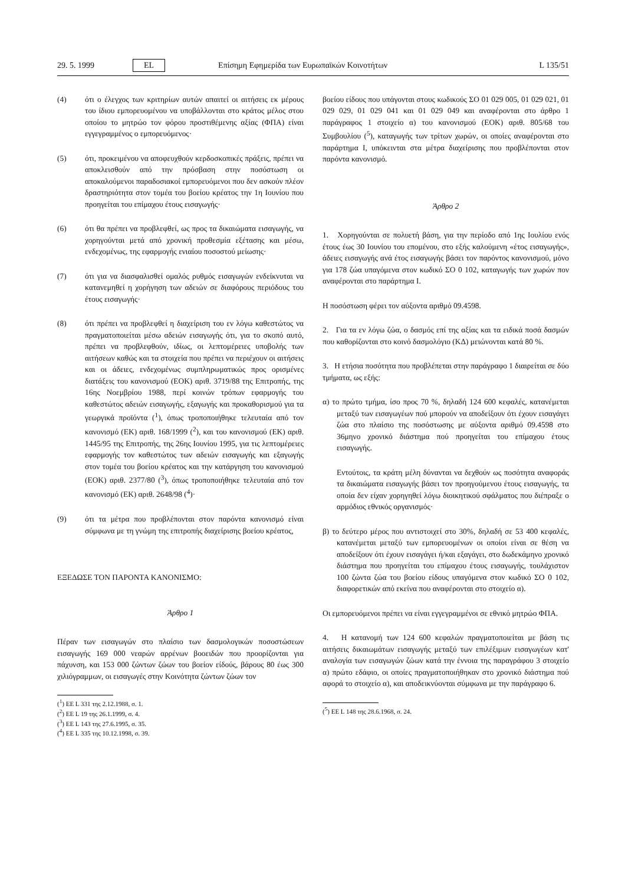29. 5. 1999 EL Επίσημη Εφημερίδα των Ευρωπαϊκών Κοινοτήτων L 135/51
(4) ότι ο έλεγχος των κριτηρίων αυτών απαιτεί οι αιτήσεις εκ μέρους του ίδιου εμπορευομένου να υποβάλλονται στο κράτος μέλος στου οποίου το μητρώο τον φόρου προστιθέμενης αξίας (ΦΠΑ) είναι εγγεγραμμένος ο εμπορευόμενος·
(5) ότι, προκειμένου να αποφευχθούν κερδοσκοπικές πράξεις, πρέπει να αποκλεισθούν από την πρόσβαση στην ποσόστωση οι αποκαλούμενοι παραδοσιακοί εμπορευόμενοι που δεν ασκούν πλέον δραστηριότητα στον τομέα του βοείου κρέατος την 1η Ιουνίου που προηγείται του επίμαχου έτους εισαγωγής·
(6) ότι θα πρέπει να προβλεφθεί, ως προς τα δικαιώματα εισαγωγής, να χορηγούνται μετά από χρονική προθεσμία εξέτασης και μέσω, ενδεχομένως, της εφαρμογής ενιαίου ποσοστού μείωσης·
(7) ότι για να διασφαλισθεί ομαλός ρυθμός εισαγωγών ενδείκνυται να κατανεμηθεί η χορήγηση των αδειών σε διαφόρους περιόδους του έτους εισαγωγής·
(8) ότι πρέπει να προβλεφθεί η διαχείριση του εν λόγω καθεστώτος να πραγματοποιείται μέσω αδειών εισαγωγής ότι, για το σκοπό αυτό, πρέπει να προβλεφθούν, ιδίως, οι λεπτομέρειες υποβολής των αιτήσεων καθώς και τα στοιχεία που πρέπει να περιέχουν οι αιτήσεις και οι άδειες, ενδεχομένως συμπληρωματικώς προς ορισμένες διατάξεις του κανονισμού (ΕΟΚ) αριθ. 3719/88 της Επιτροπής, της 16ης Νοεμβρίου 1988, περί κοινών τρόπων εφαρμογής του καθεστώτος αδειών εισαγωγής, εξαγωγής και προκαθορισμού για τα γεωργικά προϊόντα (<sup>1</sup>), όπως τροποποιήθηκε τελευταία από τον κανονισμό (ΕΚ) αριθ. 168/1999 (<sup>2</sup>), και του κανονισμού (ΕΚ) αριθ. 1445/95 της Επιτροπής, της 26ης Ιουνίου 1995, για τις λεπτομέρειες εφαρμογής τον καθεστώτος των αδειών εισαγωγής και εξαγωγής στον τομέα του βοείου κρέατος και την κατάργηση του κανονισμού (ΕΟΚ) αριθ. 2377/80 (<sup>3</sup>), όπως τροποποιήθηκε τελευταία από τον κανονισμό (ΕΚ) αριθ. 2648/98 (<sup>4</sup>)·
(9) ότι τα μέτρα που προβλέπονται στον παρόντα κανονισμό είναι σύμφωνα με τη γνώμη της επιτροπής διαχείρισης βοείου κρέατος,
ΕΞΕΔΩΣΕ ΤΟΝ ΠΑΡΟΝΤΑ ΚΑΝΟΝΙΣΜΟ:
Άρθρο 1
Πέραν των εισαγωγών στο πλαίσιο των δασμολογικών ποσοστώσεων εισαγωγής 169 000 νεαρών αρρένων βοοειδών που προορίζονται για πάχυνση, και 153 000 ζώντων ζώων του βοείον είδούς, βάρους 80 έως 300 χιλιόγραμμων, οι εισαγωγές στην Κοινότητα ζώντων ζώων τον
(<sup>1</sup>) ΕΕ L 331 της 2.12.1988, σ. 1.
(<sup>2</sup>) ΕΕ L 19 της 26.1.1999, σ. 4.
(<sup>3</sup>) ΕΕ L 143 της 27.6.1995, σ. 35.
(<sup>4</sup>) ΕΕ L 335 της 10.12.1998, σ. 39.
βοείου είδους που υπάγονται στους κωδικούς ΣΟ 01 029 005, 01 029 021, 01 029 029, 01 029 041 και 01 029 049 και αναφέρονται στο άρθρο 1 παράγραφος 1 στοιχείο α) του κανονισμού (ΕΟΚ) αριθ. 805/68 του Συμβουλίου (<sup>5</sup>), καταγωγής των τρίτων χωρών, οι οποίες αναφέρονται στο παράρτημα Ι, υπόκεινται στα μέτρα διαχείρισης που προβλέπονται στον παρόντα κανονισμό.
Άρθρο 2
1. Χορηγούνται σε πολυετή βάση, για την περίοδο από 1ης Ιουλίου ενός έτους έως 30 Ιουνίου του επομένου, στο εξής καλούμενη «έτος εισαγωγής», άδειες εισαγωγής ανά έτος εισαγωγής βάσει τον παρόντος κανονισμού, μόνο για 178 ζώα υπαγόμενα στον κωδικό ΣΟ 0 102, καταγωγής των χωρών πον αναφέρονται στο παράρτημα Ι.
Η ποσόστωση φέρει τον αύξοντα αριθμό 09.4598.
2. Για τα εν λόγω ζώα, ο δασμός επί της αξίας και τα ειδικά ποσά δασμών που καθορίζονται στο κοινό δασμολόγιο (ΚΔ) μειώνονται κατά 80 %.
3. Η ετήσια ποσότητα που προβλέπεται στην παράγραφο 1 διαιρείται σε δύο τμήματα, ως εξής:
α) το πρώτο τμήμα, ίσο προς 70 %, δηλαδή 124 600 κεφαλές, κατανέμεται μεταξύ των εισαγωγέων πού μπορούν να αποδείξουν ότι έχουν εισαγάγει ζώα στο πλαίσιο της ποσόστωσης με αύξοντα αριθμό 09.4598 στο 36μηνο χρονικό διάστημα πού προηγείται του επίμαχου έτους εισαγωγής.
Εντούτοις, τα κράτη μέλη δύνανται να δεχθούν ως ποσότητα αναφοράς τα δικαιώματα εισαγωγής βάσει τον προηγούμενου έτους εισαγωγής, τα οποία δεν είχαν χορηγηθεί λόγω διοικητικού σφάλματος που διέπραξε ο αρμόδιος εθνικός οργανισμός·
β) το δεύτερο μέρος που αντιστοιχεί στο 30%, δηλαδή σε 53 400 κεφαλές, κατανέμεται μεταξύ των εμπορευομένων οι οποίοι είναι σε θέση να αποδείξουν ότι έχουν εισαγάγει ή/και εξαγάγει, στο δωδεκάμηνο χρονικό διάστημα που προηγείται του επίμαχου έτους εισαγωγής, τουλάχιστον 100 ζώντα ζώα του βοείου είδους υπαγόμενα στον κωδικό ΣΟ 0 102, διαφορετικών από εκείνα που αναφέρονται στο στοιχείο α).
Οι εμπορευόμενοι πρέπει να είναι εγγεγραμμένοι σε εθνικό μητρώο ΦΠΑ.
4. Η κατανομή των 124 600 κεφαλών πραγματοποιείται με βάση τις αιτήσεις δικαιωμάτων εισαγωγής μεταξύ των επιλέξιμων εισαγωγέων κατ' αναλογία των εισαγωγών ζώων κατά την έννοια της παραγράφου 3 στοιχείο α) πρώτο εδάφιο, οι οποίες πραγματοποιήθηκαν στο χρονικό διάστημα πού αφορά το στοιχείο α), και αποδεικνύονται σύμφωνα με την παράγραφο 6.
(<sup>5</sup>) ΕΕ L 148 της 28.6.1968, σ. 24.